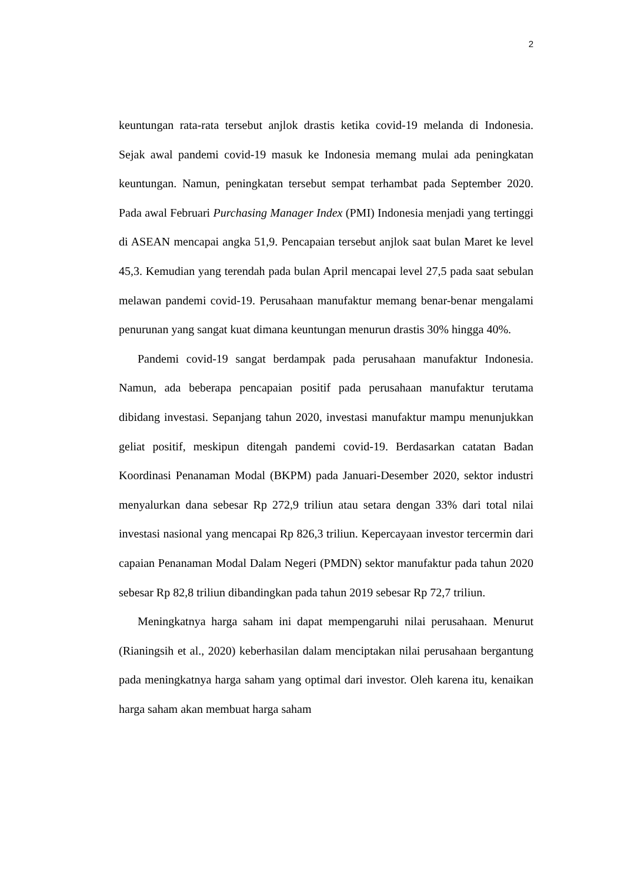2
keuntungan rata-rata tersebut anjlok drastis ketika covid-19 melanda di Indonesia. Sejak awal pandemi covid-19 masuk ke Indonesia memang mulai ada peningkatan keuntungan. Namun, peningkatan tersebut sempat terhambat pada September 2020. Pada awal Februari Purchasing Manager Index (PMI) Indonesia menjadi yang tertinggi di ASEAN mencapai angka 51,9. Pencapaian tersebut anjlok saat bulan Maret ke level 45,3. Kemudian yang terendah pada bulan April mencapai level 27,5 pada saat sebulan melawan pandemi covid-19. Perusahaan manufaktur memang benar-benar mengalami penurunan yang sangat kuat dimana keuntungan menurun drastis 30% hingga 40%.
Pandemi covid-19 sangat berdampak pada perusahaan manufaktur Indonesia. Namun, ada beberapa pencapaian positif pada perusahaan manufaktur terutama dibidang investasi. Sepanjang tahun 2020, investasi manufaktur mampu menunjukkan geliat positif, meskipun ditengah pandemi covid-19. Berdasarkan catatan Badan Koordinasi Penanaman Modal (BKPM) pada Januari-Desember 2020, sektor industri menyalurkan dana sebesar Rp 272,9 triliun atau setara dengan 33% dari total nilai investasi nasional yang mencapai Rp 826,3 triliun. Kepercayaan investor tercermin dari capaian Penanaman Modal Dalam Negeri (PMDN) sektor manufaktur pada tahun 2020 sebesar Rp 82,8 triliun dibandingkan pada tahun 2019 sebesar Rp 72,7 triliun.
Meningkatnya harga saham ini dapat mempengaruhi nilai perusahaan. Menurut (Rianingsih et al., 2020) keberhasilan dalam menciptakan nilai perusahaan bergantung pada meningkatnya harga saham yang optimal dari investor. Oleh karena itu, kenaikan harga saham akan membuat harga saham